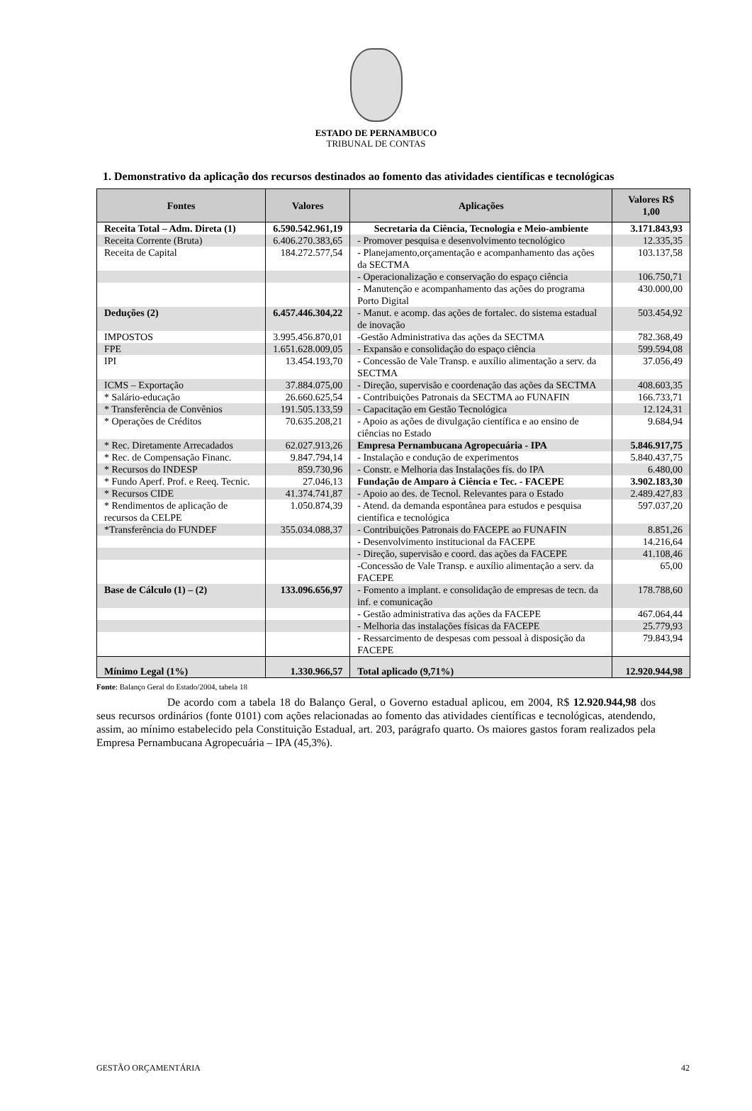ESTADO DE PERNAMBUCO
TRIBUNAL DE CONTAS
1. Demonstrativo da aplicação dos recursos destinados ao fomento das atividades científicas e tecnológicas
| Fontes | Valores | Aplicações | Valores R$ 1,00 |
| --- | --- | --- | --- |
| Receita Total – Adm. Direta (1) | 6.590.542.961,19 | Secretaria da Ciência, Tecnologia e Meio-ambiente | 3.171.843,93 |
| Receita Corrente (Bruta) | 6.406.270.383,65 | - Promover pesquisa e desenvolvimento tecnológico | 12.335,35 |
| Receita de Capital | 184.272.577,54 | - Planejamento,orçamentação e acompanhamento das ações da SECTMA | 103.137,58 |
| | | - Operacionalização e conservação do espaço ciência | 106.750,71 |
| | | - Manutenção e acompanhamento das ações do programa Porto Digital | 430.000,00 |
| Deduções (2) | 6.457.446.304,22 | - Manut. e acomp. das ações de fortalec. do sistema estadual de inovação | 503.454,92 |
| IMPOSTOS | 3.995.456.870,01 | -Gestão Administrativa das ações da SECTMA | 782.368,49 |
| FPE | 1.651.628.009,05 | - Expansão e consolidação do espaço ciência | 599.594,08 |
| IPI | 13.454.193,70 | - Concessão de Vale Transp. e auxílio alimentação a serv. da SECTMA | 37.056,49 |
| ICMS – Exportação | 37.884.075,00 | - Direção, supervisão e coordenação das ações da SECTMA | 408.603,35 |
| * Salário-educação | 26.660.625,54 | - Contribuições Patronais da SECTMA ao FUNAFIN | 166.733,71 |
| * Transferência de Convênios | 191.505.133,59 | - Capacitação em Gestão Tecnológica | 12.124,31 |
| * Operações de Créditos | 70.635.208,21 | - Apoio as ações de divulgação científica e ao ensino de ciências no Estado | 9.684,94 |
| * Rec. Diretamente Arrecadados | 62.027.913,26 | Empresa Pernambucana Agropecuária - IPA | 5.846.917,75 |
| * Rec. de Compensação Financ. | 9.847.794,14 | - Instalação e condução de experimentos | 5.840.437,75 |
| * Recursos do INDESP | 859.730,96 | - Constr. e Melhoria das Instalações fís. do IPA | 6.480,00 |
| * Fundo Aperf. Prof. e Reeq. Tecnic. | 27.046,13 | Fundação de Amparo à Ciência e Tec. - FACEPE | 3.902.183,30 |
| * Recursos CIDE | 41.374.741,87 | - Apoio ao des. de Tecnol. Relevantes para o Estado | 2.489.427,83 |
| * Rendimentos de aplicação de recursos da CELPE | 1.050.874,39 | - Atend. da demanda espontânea para estudos e pesquisa científica e tecnológica | 597.037,20 |
| *Transferência do FUNDEF | 355.034.088,37 | - Contribuições Patronais do FACEPE ao FUNAFIN | 8.851,26 |
| | | - Desenvolvimento institucional da FACEPE | 14.216,64 |
| | | - Direção, supervisão e coord. das ações da FACEPE | 41.108,46 |
| | | -Concessão de Vale Transp. e auxílio alimentação a serv. da FACEPE | 65,00 |
| Base de Cálculo (1) – (2) | 133.096.656,97 | - Fomento a implant. e consolidação de empresas de tecn. da inf. e comunicação | 178.788,60 |
| | | - Gestão administrativa das ações da FACEPE | 467.064,44 |
| | | - Melhoria das instalações físicas da FACEPE | 25.779,93 |
| | | - Ressarcimento de despesas com pessoal à disposição da FACEPE | 79.843,94 |
| Mínimo Legal (1%) | 1.330.966,57 | Total aplicado (9,71%) | 12.920.944,98 |
Fonte: Balanço Geral do Estado/2004, tabela 18
De acordo com a tabela 18 do Balanço Geral, o Governo estadual aplicou, em 2004, R$ 12.920.944,98 dos seus recursos ordinários (fonte 0101) com ações relacionadas ao fomento das atividades científicas e tecnológicas, atendendo, assim, ao mínimo estabelecido pela Constituição Estadual, art. 203, parágrafo quarto. Os maiores gastos foram realizados pela Empresa Pernambucana Agropecuária – IPA (45,3%).
GESTÃO ORÇAMENTÁRIA 42